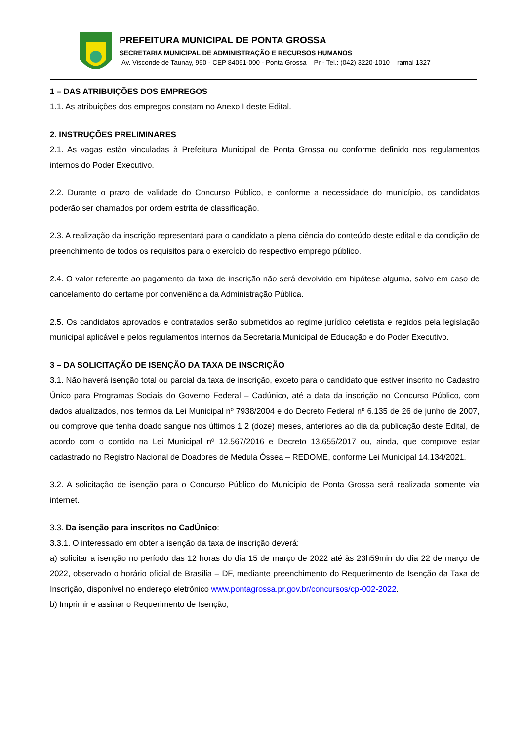PREFEITURA MUNICIPAL DE PONTA GROSSA
SECRETARIA MUNICIPAL DE ADMINISTRAÇÃO E RECURSOS HUMANOS
Av. Visconde de Taunay, 950 - CEP 84051-000 - Ponta Grossa – Pr - Tel.: (042) 3220-1010 – ramal 1327
1 – DAS ATRIBUIÇÕES DOS EMPREGOS
1.1. As atribuições dos empregos constam no Anexo I deste Edital.
2. INSTRUÇÕES PRELIMINARES
2.1. As vagas estão vinculadas à Prefeitura Municipal de Ponta Grossa ou conforme definido nos regulamentos internos do Poder Executivo.
2.2. Durante o prazo de validade do Concurso Público, e conforme a necessidade do município, os candidatos poderão ser chamados por ordem estrita de classificação.
2.3. A realização da inscrição representará para o candidato a plena ciência do conteúdo deste edital e da condição de preenchimento de todos os requisitos para o exercício do respectivo emprego público.
2.4. O valor referente ao pagamento da taxa de inscrição não será devolvido em hipótese alguma, salvo em caso de cancelamento do certame por conveniência da Administração Pública.
2.5. Os candidatos aprovados e contratados serão submetidos ao regime jurídico celetista e regidos pela legislação municipal aplicável e pelos regulamentos internos da Secretaria Municipal de Educação e do Poder Executivo.
3 – DA SOLICITAÇÃO DE ISENÇÃO DA TAXA DE INSCRIÇÃO
3.1. Não haverá isenção total ou parcial da taxa de inscrição, exceto para o candidato que estiver inscrito no Cadastro Único para Programas Sociais do Governo Federal – Cadúnico, até a data da inscrição no Concurso Público, com dados atualizados, nos termos da Lei Municipal nº 7938/2004 e do Decreto Federal nº 6.135 de 26 de junho de 2007, ou comprove que tenha doado sangue nos últimos 1 2 (doze) meses, anteriores ao dia da publicação deste Edital, de acordo com o contido na Lei Municipal nº 12.567/2016 e Decreto 13.655/2017 ou, ainda, que comprove estar cadastrado no Registro Nacional de Doadores de Medula Óssea – REDOME, conforme Lei Municipal 14.134/2021.
3.2. A solicitação de isenção para o Concurso Público do Município de Ponta Grossa será realizada somente via internet.
3.3. Da isenção para inscritos no CadÚnico:
3.3.1. O interessado em obter a isenção da taxa de inscrição deverá:
a) solicitar a isenção no período das 12 horas do dia 15 de março de 2022 até às 23h59min do dia 22 de março de 2022, observado o horário oficial de Brasília – DF, mediante preenchimento do Requerimento de Isenção da Taxa de Inscrição, disponível no endereço eletrônico www.pontagrossa.pr.gov.br/concursos/cp-002-2022.
b) Imprimir e assinar o Requerimento de Isenção;